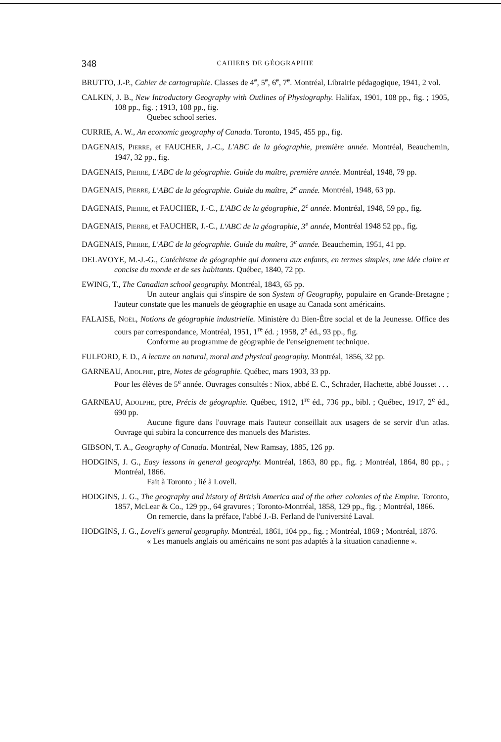348 CAHIERS DE GÉOGRAPHIE
BRUTTO, J.-P., Cahier de cartographie. Classes de 4<sup>e</sup>, 5<sup>e</sup>, 6<sup>e</sup>, 7<sup>e</sup>. Montréal, Librairie pédagogique, 1941, 2 vol.
CALKIN, J. B., New Introductory Geography with Outlines of Physiography. Halifax, 1901, 108 pp., fig. ; 1905, 108 pp., fig. ; 1913, 108 pp., fig.
Quebec school series.
CURRIE, A. W., An economic geography of Canada. Toronto, 1945, 455 pp., fig.
DAGENAIS, PIERRE, et FAUCHER, J.-C., L'ABC de la géographie, première année. Montréal, Beauchemin, 1947, 32 pp., fig.
DAGENAIS, PIERRE, L'ABC de la géographie. Guide du maître, première année. Montréal, 1948, 79 pp.
DAGENAIS, PIERRE, L'ABC de la géographie. Guide du maître, 2<sup>e</sup> année. Montréal, 1948, 63 pp.
DAGENAIS, PIERRE, et FAUCHER, J.-C., L'ABC de la géographie, 2<sup>e</sup> année. Montréal, 1948, 59 pp., fig.
DAGENAIS, PIERRE, et FAUCHER, J.-C., L'ABC de la géographie, 3<sup>e</sup> année, Montréal 1948 52 pp., fig.
DAGENAIS, PIERRE, L'ABC de la géographie. Guide du maître, 3<sup>e</sup> année. Beauchemin, 1951, 41 pp.
DELAVOYE, M.-J.-G., Catéchisme de géographie qui donnera aux enfants, en termes simples, une idée claire et concise du monde et de ses habitants. Québec, 1840, 72 pp.
EWING, T., The Canadian school geography. Montréal, 1843, 65 pp.
Un auteur anglais qui s'inspire de son System of Geography, populaire en Grande-Bretagne ; l'auteur constate que les manuels de géographie en usage au Canada sont américains.
FALAISE, NOËL, Notions de géographie industrielle. Ministère du Bien-Être social et de la Jeunesse. Office des cours par correspondance, Montréal, 1951, 1<sup>re</sup> éd. ; 1958, 2<sup>e</sup> éd., 93 pp., fig.
Conforme au programme de géographie de l'enseignement technique.
FULFORD, F. D., A lecture on natural, moral and physical geography. Montréal, 1856, 32 pp.
GARNEAU, ADOLPHE, ptre, Notes de géographie. Québec, mars 1903, 33 pp.
Pour les élèves de 5<sup>e</sup> année. Ouvrages consultés : Niox, abbé E. C., Schrader, Hachette, abbé Jousset . . .
GARNEAU, ADOLPHE, ptre, Précis de géographie. Québec, 1912, 1<sup>re</sup> éd., 736 pp., bibl. ; Québec, 1917, 2<sup>e</sup> éd., 690 pp.
Aucune figure dans l'ouvrage mais l'auteur conseillait aux usagers de se servir d'un atlas. Ouvrage qui subira la concurrence des manuels des Maristes.
GIBSON, T. A., Geography of Canada. Montréal, New Ramsay, 1885, 126 pp.
HODGINS, J. G., Easy lessons in general geography. Montréal, 1863, 80 pp., fig. ; Montréal, 1864, 80 pp., ; Montréal, 1866.
Fait à Toronto ; lié à Lovell.
HODGINS, J. G., The geography and history of British America and of the other colonies of the Empire. Toronto, 1857, McLear & Co., 129 pp., 64 gravures ; Toronto-Montréal, 1858, 129 pp., fig. ; Montréal, 1866.
On remercie, dans la préface, l'abbé J.-B. Ferland de l'université Laval.
HODGINS, J. G., Lovell's general geography. Montréal, 1861, 104 pp., fig. ; Montréal, 1869 ; Montréal, 1876.
« Les manuels anglais ou américains ne sont pas adaptés à la situation canadienne ».